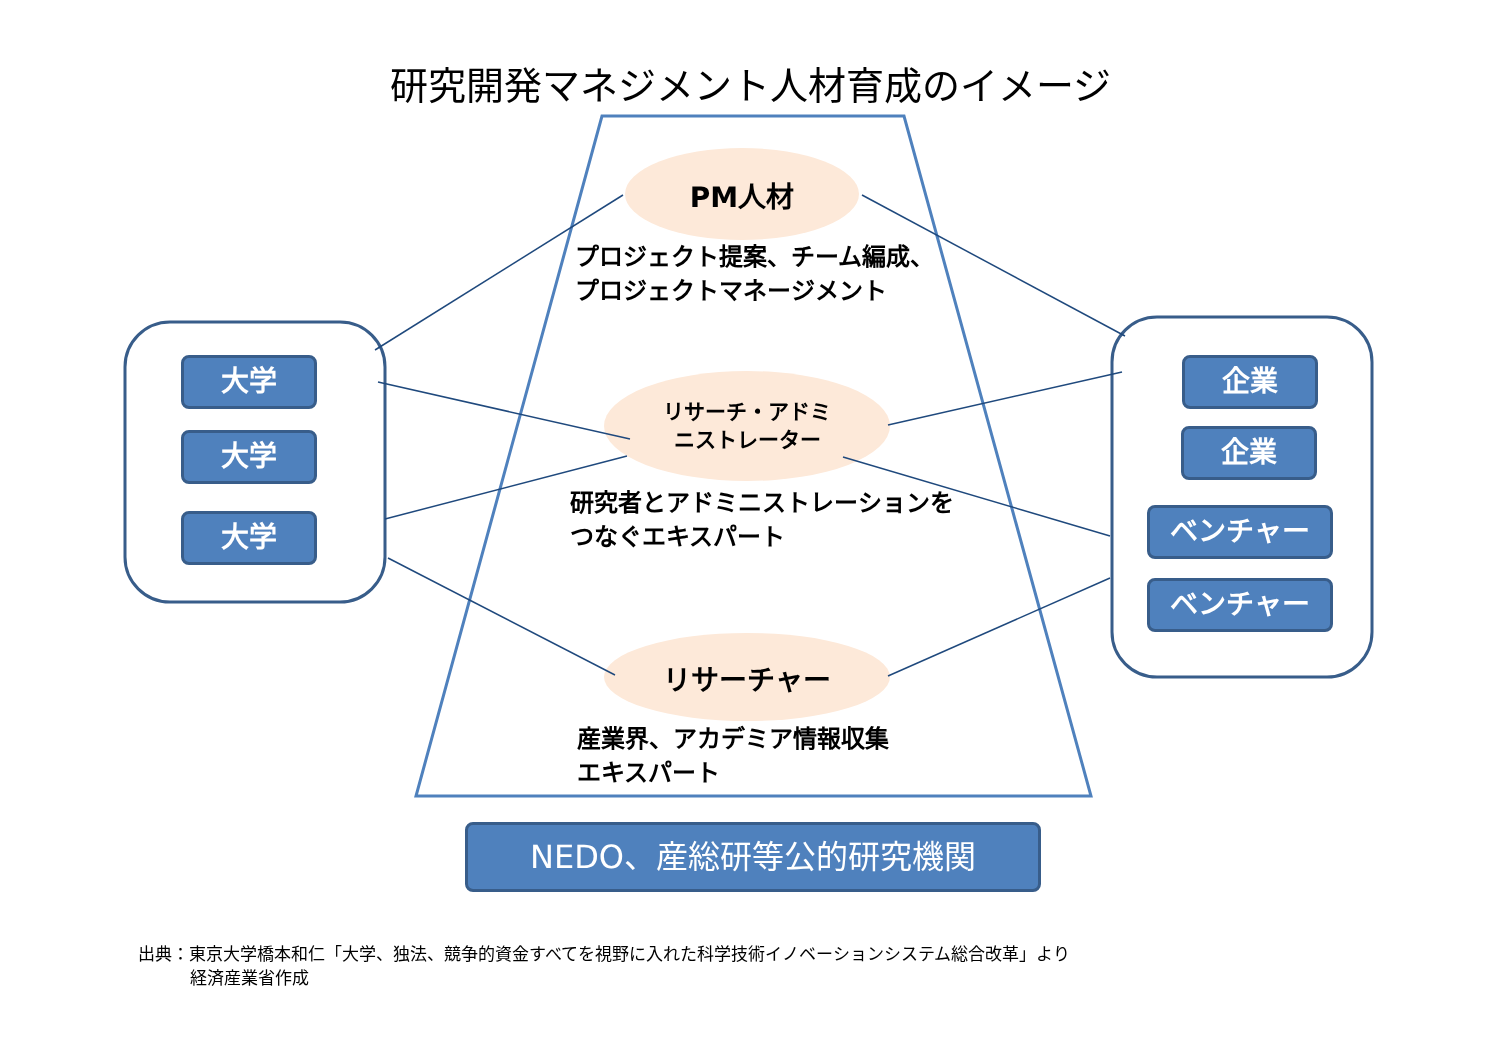研究開発マネジメント人材育成のイメージ
大学
大学
大学
企業
企業
ベンチャー
ベンチャー
PM人材
リサーチ・アドミ
ニストレーター
リサーチャー
プロジェクト提案、チーム編成、
プロジェクトマネージメント
研究者とアドミニストレーションを
つなぐエキスパート
産業界、アカデミア情報収集
エキスパート
NEDO、産総研等公的研究機関
出典：東京大学橋本和仁「大学、独法、競争的資金すべてを視野に入れた科学技術イノベーションシステム総合改革」より
経済産業省作成